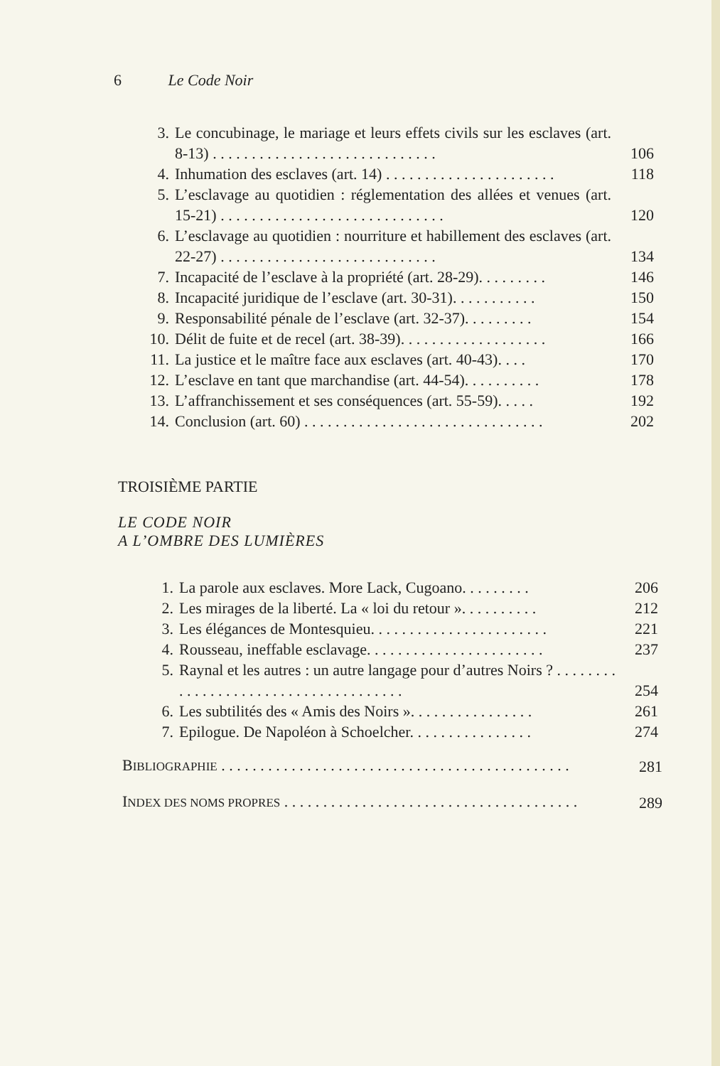6 Le Code Noir
3. Le concubinage, le mariage et leurs effets civils sur les esclaves (art. 8-13) . . . . . . . . . . . . . . . . . . . . . . . . . . . . . 106
4. Inhumation des esclaves (art. 14) . . . . . . . . . . . . . . . . . . . . . . 118
5. L’esclavage au quotidien : réglementation des allées et venues (art. 15-21) . . . . . . . . . . . . . . . . . . . . . . . . . . . . . 120
6. L’esclavage au quotidien : nourriture et habillement des esclaves (art. 22-27) . . . . . . . . . . . . . . . . . . . . . . . . . . . . 134
7. Incapacité de l’esclave à la propriété (art. 28-29). . . . . . . . . 146
8. Incapacité juridique de l’esclave (art. 30-31). . . . . . . . . . . 150
9. Responsabilité pénale de l’esclave (art. 32-37). . . . . . . . . 154
10. Délit de fuite et de recel (art. 38-39). . . . . . . . . . . . . . . . . . . 166
11. La justice et le maître face aux esclaves (art. 40-43). . . . 170
12. L’esclave en tant que marchandise (art. 44-54). . . . . . . . . . 178
13. L’affranchissement et ses conséquences (art. 55-59). . . . . 192
14. Conclusion (art. 60) . . . . . . . . . . . . . . . . . . . . . . . . . . . . . . . 202
TROISIÈME PARTIE
LE CODE NOIR
A L’OMBRE DES LUMIÈRES
1. La parole aux esclaves. More Lack, Cugoano. . . . . . . . . 206
2. Les mirages de la liberté. La « loi du retour ». . . . . . . . . . 212
3. Les élégances de Montesquieu. . . . . . . . . . . . . . . . . . . . . . . 221
4. Rousseau, ineffable esclavage. . . . . . . . . . . . . . . . . . . . . . . 237
5. Raynal et les autres : un autre langage pour d’autres Noirs ? . . . . . . . . . . . . . . . . . . . . . . . . . . . . . . . . . . . . . 254
6. Les subtilités des « Amis des Noirs ». . . . . . . . . . . . . . . . 261
7. Epilogue. De Napoléon à Schoelcher. . . . . . . . . . . . . . . . 274
BIBLIOGRAPHIE . . . . . . . . . . . . . . . . . . . . . . . . . . . . . . . . . . . . . . . . . . . . . 281
INDEX DES NOMS PROPRES . . . . . . . . . . . . . . . . . . . . . . . . . . . . . . . . . . . . . . 289